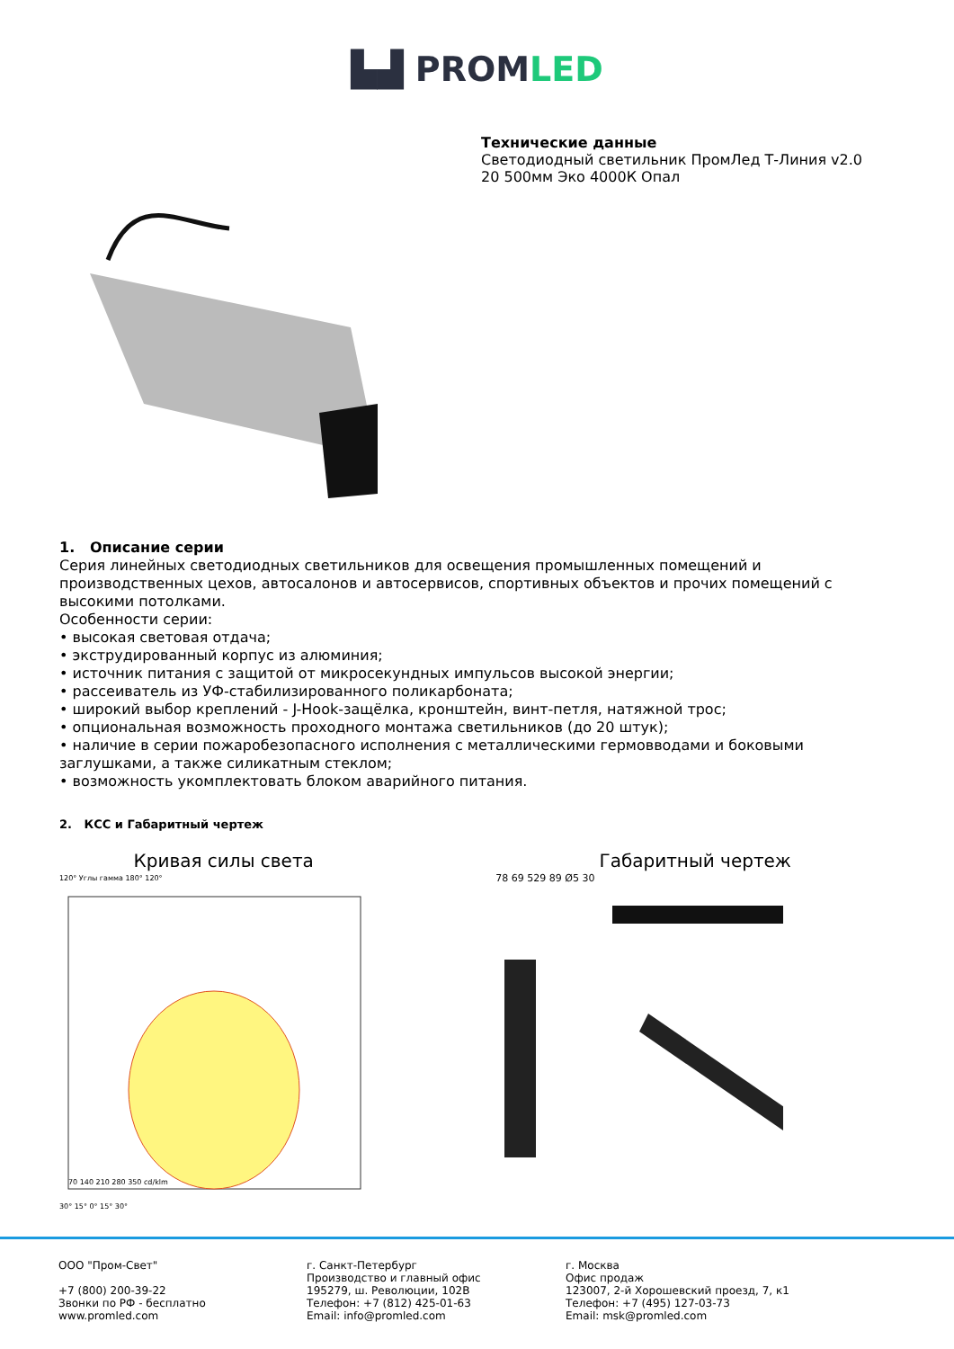▙▟ PROMLED
Технические данные
Светодиодный светильник ПромЛед Т-Линия v2.0
20 500мм Эко 4000К Опал
1. Описание серии
Серия линейных светодиодных светильников для освещения промышленных помещений и производственных цехов, автосалонов и автосервисов, спортивных объектов и прочих помещений с высокими потолками.
Особенности серии:
• высокая световая отдача;
• экструдированный корпус из алюминия;
• источник питания с защитой от микросекундных импульсов высокой энергии;
• рассеиватель из УФ-стабилизированного поликарбоната;
• широкий выбор креплений - J-Hook-защёлка, кронштейн, винт-петля, натяжной трос;
• опциональная возможность проходного монтажа светильников (до 20 штук);
• наличие в серии пожаробезопасного исполнения с металлическими гермовводами и боковыми заглушками, а также силикатным стеклом;
• возможность укомплектовать блоком аварийного питания.
2. КСС и Габаритный чертеж
Кривая силы света
120° Углы гамма 180° 120°
70 140 210 280 350 cd/klm
30° 15° 0° 15° 30°
Габаритный чертеж
78 69 529 89 Ø5 30
ООО "Пром-Свет"
+7 (800) 200-39-22
Звонки по РФ - бесплатно
www.promled.com
г. Санкт-Петербург
Производство и главный офис
195279, ш. Революции, 102В
Телефон: +7 (812) 425-01-63
Email: info@promled.com
г. Москва
Офис продаж
123007, 2-й Хорошевский проезд, 7, к1
Телефон: +7 (495) 127-03-73
Email: msk@promled.com